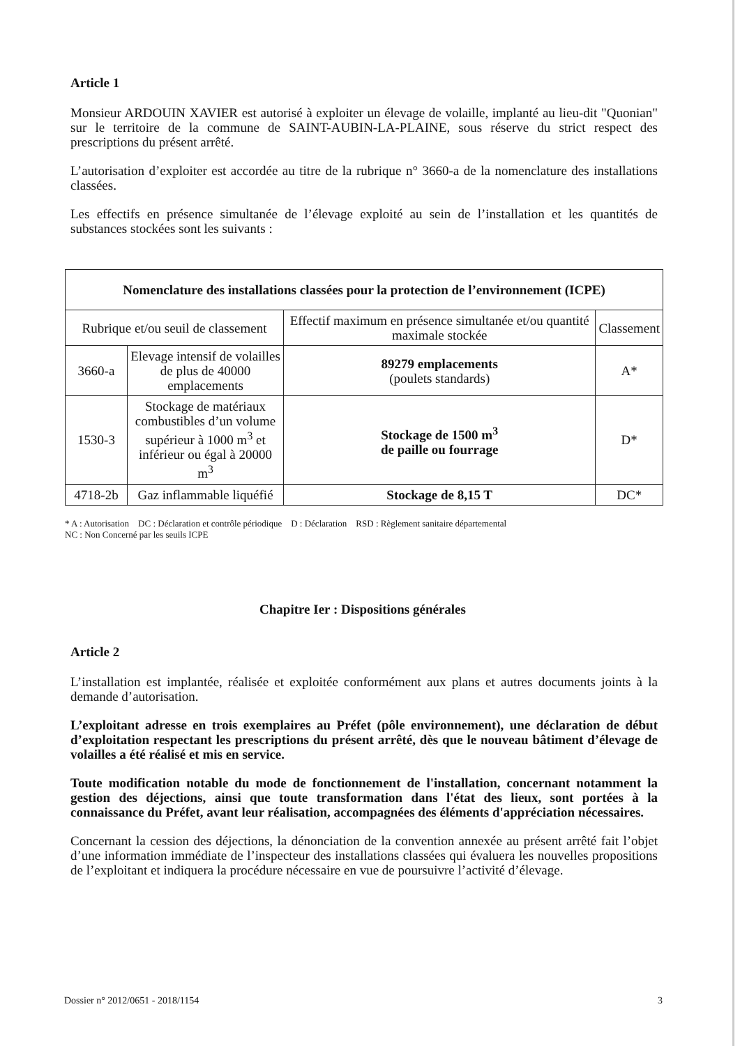Article 1
Monsieur ARDOUIN XAVIER est autorisé à exploiter un élevage de volaille, implanté au lieu-dit "Quonian" sur le territoire de la commune de SAINT-AUBIN-LA-PLAINE, sous réserve du strict respect des prescriptions du présent arrêté.
L’autorisation d’exploiter est accordée au titre de la rubrique n° 3660-a de la nomenclature des installations classées.
Les effectifs en présence simultanée de l’élevage exploité au sein de l’installation et les quantités de substances stockées sont les suivants :
| Nomenclature des installations classées pour la protection de l’environnement (ICPE) | | | |
| --- | --- | --- | --- |
| Rubrique et/ou seuil de classement | | Effectif maximum en présence simultanée et/ou quantité maximale stockée | Classement |
| 3660-a | Elevage intensif de volailles de plus de 40000 emplacements | 89279 emplacements (poulets standards) | A* |
| 1530-3 | Stockage de matériaux combustibles d’un volume supérieur à 1000 m<sup>3</sup> et inférieur ou égal à 20000 m<sup>3</sup> | Stockage de 1500 m<sup>3</sup> de paille ou fourrage | D* |
| 4718-2b | Gaz inflammable liquéfié | Stockage de 8,15 T | DC* |
* A : Autorisation DC : Déclaration et contrôle périodique D : Déclaration RSD : Règlement sanitaire départemental
NC : Non Concerné par les seuils ICPE
Chapitre Ier : Dispositions générales
Article 2
L’installation est implantée, réalisée et exploitée conformément aux plans et autres documents joints à la demande d’autorisation.
L’exploitant adresse en trois exemplaires au Préfet (pôle environnement), une déclaration de début d’exploitation respectant les prescriptions du présent arrêté, dès que le nouveau bâtiment d’élevage de volailles a été réalisé et mis en service.
Toute modification notable du mode de fonctionnement de l'installation, concernant notamment la gestion des déjections, ainsi que toute transformation dans l'état des lieux, sont portées à la connaissance du Préfet, avant leur réalisation, accompagnées des éléments d'appréciation nécessaires.
Concernant la cession des déjections, la dénonciation de la convention annexée au présent arrêté fait l’objet d’une information immédiate de l’inspecteur des installations classées qui évaluera les nouvelles propositions de l’exploitant et indiquera la procédure nécessaire en vue de poursuivre l’activité d’élevage.
Dossier n° 2012/0651 - 2018/1154 3